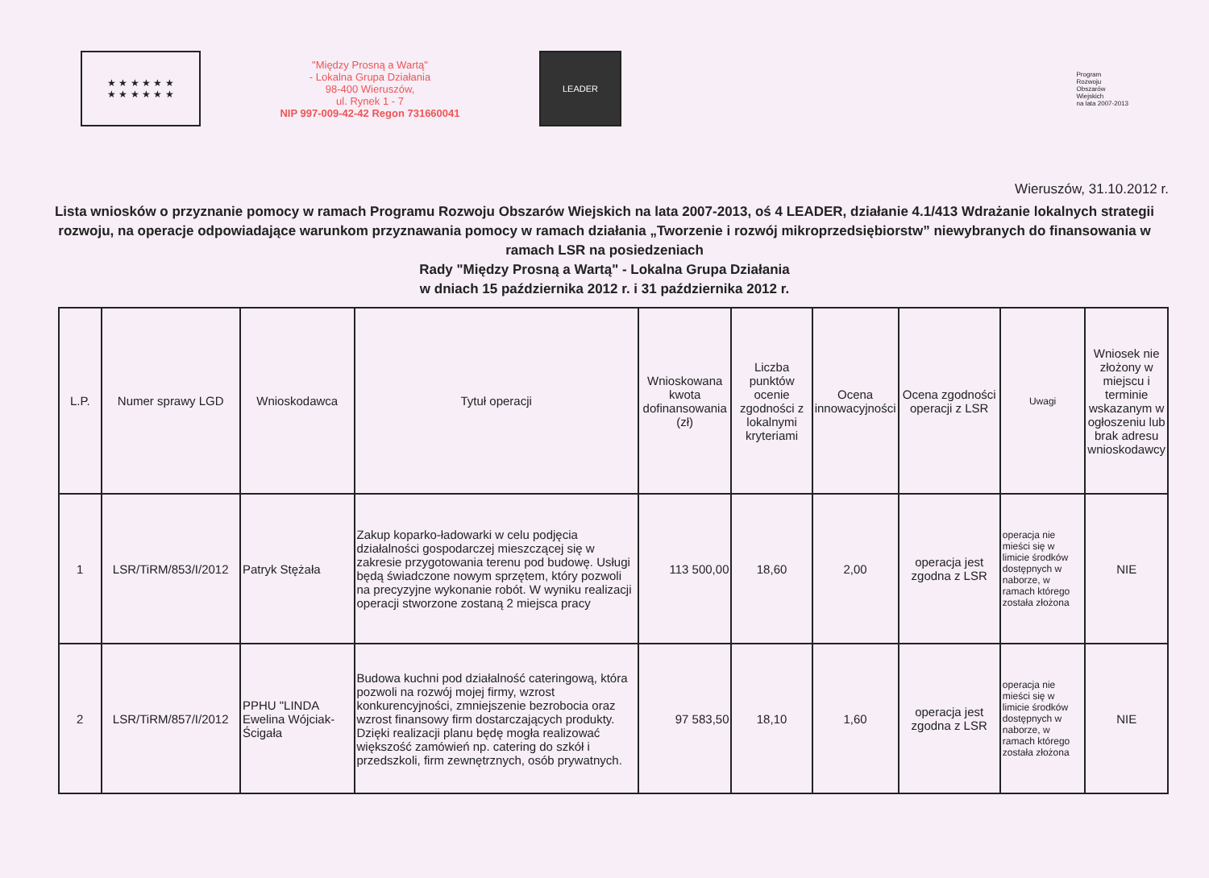★ ★ ★ ★ ★ ★
★ ★ ★ ★ ★ ★
"Między Prosną a Wartą"
- Lokalna Grupa Działania
98-400 Wieruszów,
ul. Rynek 1 - 7
NIP 997-009-42-42 Regon 731660041
LEADER
Program
Rozwoju
Obszarów
Wiejskich
na lata 2007-2013
Wieruszów, 31.10.2012 r.
Lista wniosków o przyznanie pomocy w ramach Programu Rozwoju Obszarów Wiejskich na lata 2007-2013, oś 4 LEADER, działanie 4.1/413 Wdrażanie lokalnych strategii rozwoju, na operacje odpowiadające warunkom przyznawania pomocy w ramach działania „Tworzenie i rozwój mikroprzedsiębiorstw” niewybranych do finansowania w ramach LSR na posiedzeniach
Rady "Między Prosną a Wartą" - Lokalna Grupa Działania
w dniach 15 października 2012 r. i 31 października 2012 r.
| L.P. | Numer sprawy LGD | Wnioskodawca | Tytuł operacji | Wnioskowana kwota dofinansowania (zł) | Liczba punktów ocenie zgodności z lokalnymi kryteriami | Ocena innowacyjności | Ocena zgodności operacji z LSR | Uwagi | Wniosek nie złożony w miejscu i terminie wskazanym w ogłoszeniu lub brak adresu wnioskodawcy |
| --- | --- | --- | --- | --- | --- | --- | --- | --- | --- |
| 1 | LSR/TiRM/853/I/2012 | Patryk Stężała | Zakup koparko-ładowarki w celu podjęcia działalności gospodarczej mieszczącej się w zakresie przygotowania terenu pod budowę. Usługi będą świadczone nowym sprzętem, który pozwoli na precyzyjne wykonanie robót. W wyniku realizacji operacji stworzone zostaną 2 miejsca pracy | 113 500,00 | 18,60 | 2,00 | operacja jest zgodna z LSR | operacja nie mieści się w limicie środków dostępnych w naborze, w ramach którego została złożona | NIE |
| 2 | LSR/TiRM/857/I/2012 | PPHU "LINDA Ewelina Wójciak-Ścigała | Budowa kuchni pod działalność cateringową, która pozwoli na rozwój mojej firmy, wzrost konkurencyjności, zmniejszenie bezrobocia oraz wzrost finansowy firm dostarczających produkty. Dzięki realizacji planu będę mogła realizować większość zamówień np. catering do szkół i przedszkoli, firm zewnętrznych, osób prywatnych. | 97 583,50 | 18,10 | 1,60 | operacja jest zgodna z LSR | operacja nie mieści się w limicie środków dostępnych w naborze, w ramach którego została złożona | NIE |